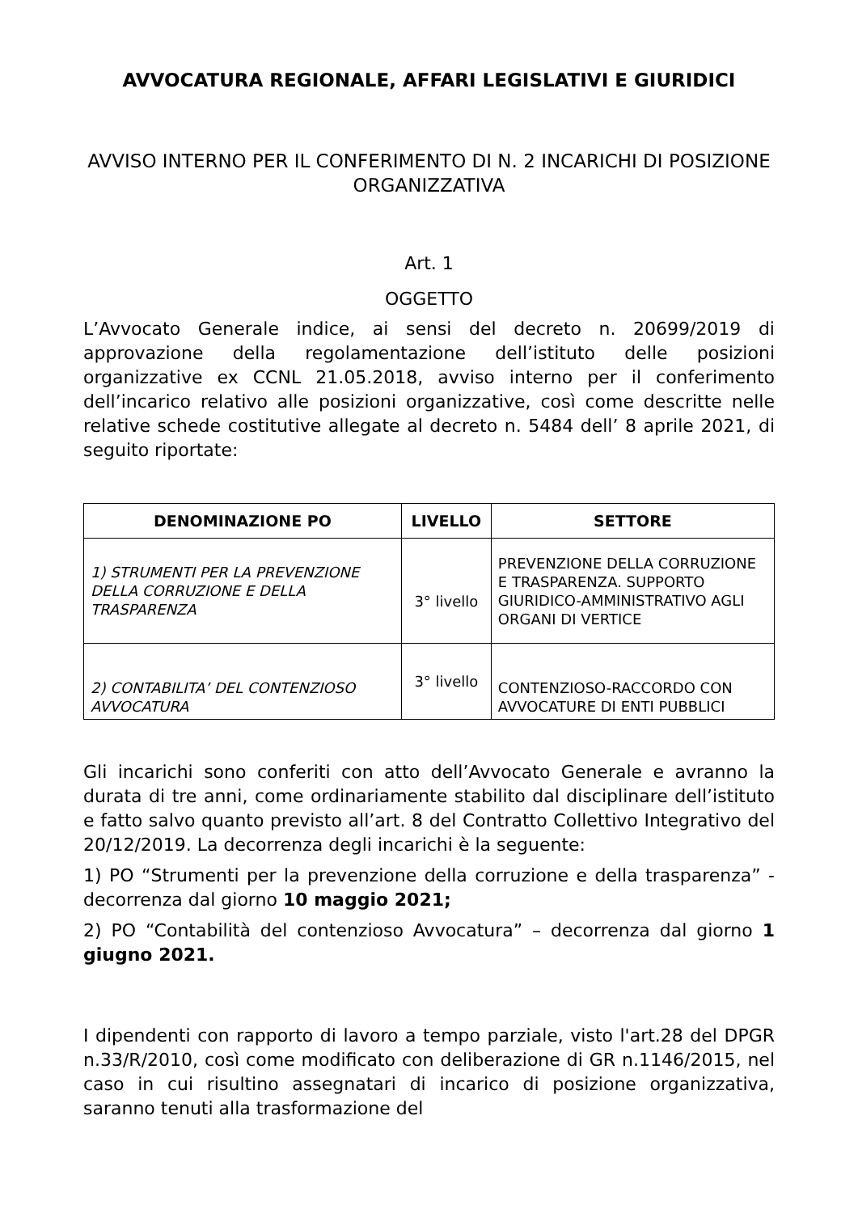AVVOCATURA REGIONALE, AFFARI LEGISLATIVI E GIURIDICI
AVVISO INTERNO PER IL CONFERIMENTO DI N. 2 INCARICHI DI POSIZIONE ORGANIZZATIVA
Art. 1
OGGETTO
L’Avvocato Generale indice, ai sensi del decreto n. 20699/2019 di approvazione della regolamentazione dell’istituto delle posizioni organizzative ex CCNL 21.05.2018, avviso interno per il conferimento dell’incarico relativo alle posizioni organizzative, così come descritte nelle relative schede costitutive allegate al decreto n. 5484 dell’ 8 aprile 2021, di seguito riportate:
| DENOMINAZIONE PO | LIVELLO | SETTORE |
| --- | --- | --- |
| 1) STRUMENTI PER LA PREVENZIONE DELLA CORRUZIONE E DELLA TRASPARENZA | 3° livello | PREVENZIONE DELLA CORRUZIONE E TRASPARENZA. SUPPORTO GIURIDICO-AMMINISTRATIVO AGLI ORGANI DI VERTICE |
| 2) CONTABILITA’ DEL CONTENZIOSO AVVOCATURA | 3° livello | CONTENZIOSO-RACCORDO CON AVVOCATURE DI ENTI PUBBLICI |
Gli incarichi sono conferiti con atto dell’Avvocato Generale e avranno la durata di tre anni, come ordinariamente stabilito dal disciplinare dell’istituto e fatto salvo quanto previsto all’art. 8 del Contratto Collettivo Integrativo del 20/12/2019. La decorrenza degli incarichi è la seguente:
1) PO “Strumenti per la prevenzione della corruzione e della trasparenza” - decorrenza dal giorno 10 maggio 2021;
2) PO “Contabilità del contenzioso Avvocatura” – decorrenza dal giorno 1 giugno 2021.
I dipendenti con rapporto di lavoro a tempo parziale, visto l'art.28 del DPGR n.33/R/2010, così come modificato con deliberazione di GR n.1146/2015, nel caso in cui risultino assegnatari di incarico di posizione organizzativa, saranno tenuti alla trasformazione del